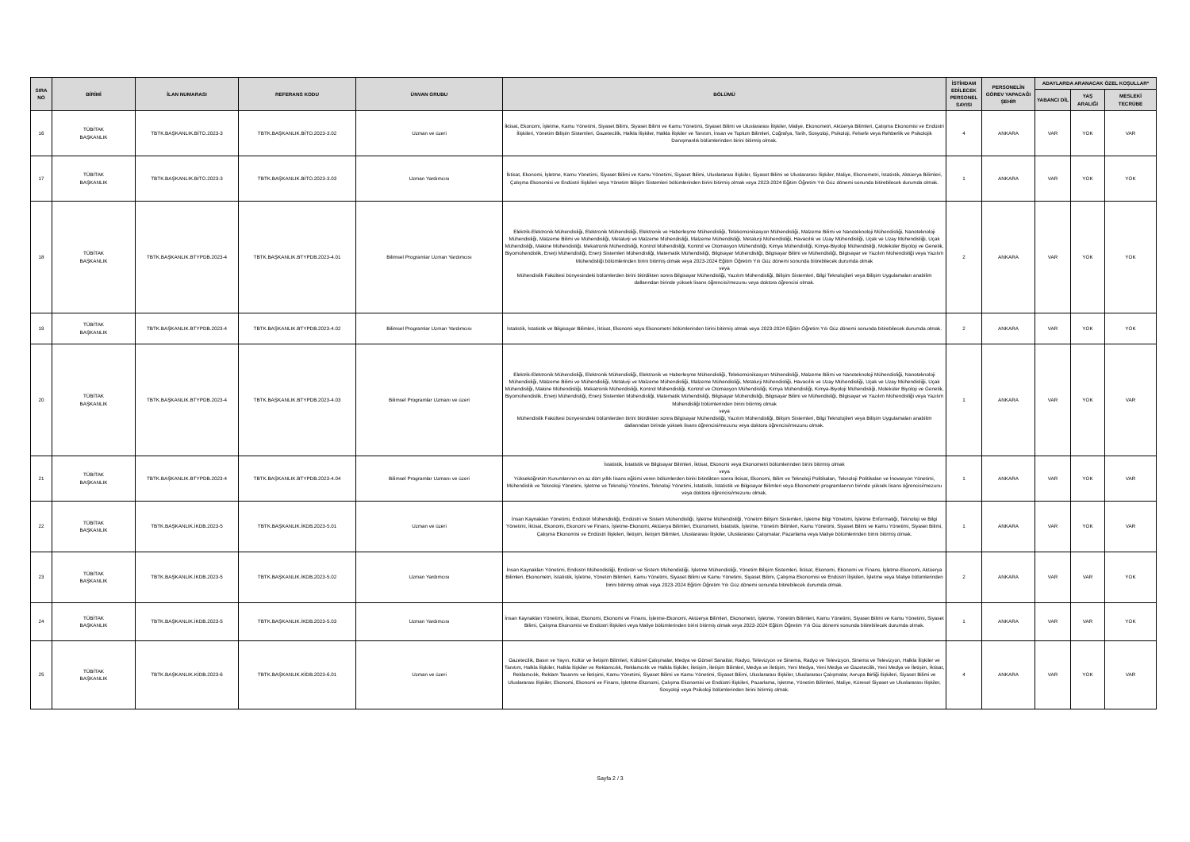| SIRA NO | BİRİMİ | İLAN NUMARASI | REFERANS KODU | ÜNVAN GRUBU | BÖLÜMÜ | İSTİHDAM EDİLECEK PERSONEL SAYISI | PERSONELİN GÖREV YAPACAĞI ŞEHİR | ADAYLARDA ARANACAK ÖZEL KOŞULLAR* | | |
| --- | --- | --- | --- | --- | --- | --- | --- | --- | --- | --- |
| | | | | | | | | YABANCI DİL | YAŞ ARALIĞI | MESLEKİ TECRÜBE |
| 16 | TÜBİTAK BAŞKANLIK | TBTK.BAŞKANLIK.BİTO.2023-3 | TBTK.BAŞKANLIK.BİTO.2023-3.02 | Uzman ve üzeri | İktisat, Ekonomi, İşletme, Kamu Yönetimi, Siyaset Bilimi, Siyaset Bilimi ve Kamu Yönetimi, Siyaset Bilimi ve Uluslararası İlişkiler, Maliye, Ekonometri, Aktüerya Bilimleri, Çalışma Ekonomisi ve Endüstri İlişkileri, Yönetim Bilişim Sistemleri, Gazetecilik, Halkla İlişkiler, Halkla İlişkiler ve Tanıtım, İnsan ve Toplum Bilimleri, Coğrafya, Tarih, Sosyoloji, Psikoloji, Felsefe veya Rehberlik ve Psikolojik Danışmanlık bölümlerinden birini bitirmiş olmak. | 4 | ANKARA | VAR | YOK | VAR |
| 17 | TÜBİTAK BAŞKANLIK | TBTK.BAŞKANLIK.BİTO.2023-3 | TBTK.BAŞKANLIK.BİTO.2023-3.03 | Uzman Yardımcısı | İktisat, Ekonomi, İşletme, Kamu Yönetimi, Siyaset Bilimi ve Kamu Yönetimi, Siyaset Bilimi, Uluslararası İlişkiler, Siyaset Bilimi ve Uluslararası İlişkiler, Maliye, Ekonometri, İstatistik, Aktüerya Bilimleri, Çalışma Ekonomisi ve Endüstri İlişkileri veya Yönetim Bilişim Sistemleri bölümlerinden birini bitirmiş olmak veya 2023-2024 Eğitim Öğretim Yılı Güz dönemi sonunda bitirebilecek durumda olmak. | 1 | ANKARA | VAR | YOK | YOK |
| 18 | TÜBİTAK BAŞKANLIK | TBTK.BAŞKANLIK.BTYPDB.2023-4 | TBTK.BAŞKANLIK.BTYPDB.2023-4.01 | Bilimsel Programlar Uzman Yardımcısı | Elektrik-Elektronik Mühendisliği, Elektronik Mühendisliği, Elektronik ve Haberleşme Mühendisliği, Telekomünikasyon Mühendisliği, Malzeme Bilimi ve Nanoteknoloji Mühendisliği, Nanoteknoloji Mühendisliği, Malzeme Bilimi ve Mühendisliği, Metalurji ve Malzeme Mühendisliği, Malzeme Mühendisliği, Metalurji Mühendisliği, Havacılık ve Uzay Mühendisliği, Uçak ve Uzay Mühendisliği, Uçak Mühendisliği, Makine Mühendisliği, Mekatronik Mühendisliği, Kontrol Mühendisliği, Kontrol ve Otomasyon Mühendisliği, Kimya Mühendisliği, Kimya-Biyoloji Mühendisliği, Moleküler Biyoloji ve Genetik, Biyomühendislik, Enerji Mühendisliği, Enerji Sistemleri Mühendisliği, Matematik Mühendisliği, Bilgisayar Mühendisliği, Bilgisayar Bilimi ve Mühendisliği, Bilgisayar ve Yazılım Mühendisliği veya Yazılım Mühendisliği bölümlerinden birini bitirmiş olmak veya 2023-2024 Eğitim Öğretim Yılı Güz dönemi sonunda bitirebilecek durumda olmak veya Mühendislik Fakültesi bünyesindeki bölümlerden birini bitirdikten sonra Bilgisayar Mühendisliği, Yazılım Mühendisliği, Bilişim Sistemleri, Bilgi Teknolojileri veya Bilişim Uygulamaları anabilim dallarından birinde yüksek lisans öğrencisi/mezunu veya doktora öğrencisi olmak. | 2 | ANKARA | VAR | YOK | YOK |
| 19 | TÜBİTAK BAŞKANLIK | TBTK.BAŞKANLIK.BTYPDB.2023-4 | TBTK.BAŞKANLIK.BTYPDB.2023-4.02 | Bilimsel Programlar Uzman Yardımcısı | İstatistik, İstatistik ve Bilgisayar Bilimleri, İktisat, Ekonomi veya Ekonometri bölümlerinden birini bitirmiş olmak veya 2023-2024 Eğitim Öğretim Yılı Güz dönemi sonunda bitirebilecek durumda olmak. | 2 | ANKARA | VAR | YOK | YOK |
| 20 | TÜBİTAK BAŞKANLIK | TBTK.BAŞKANLIK.BTYPDB.2023-4 | TBTK.BAŞKANLIK.BTYPDB.2023-4.03 | Bilimsel Programlar Uzmanı ve üzeri | Elektrik-Elektronik Mühendisliği, Elektronik Mühendisliği, Elektronik ve Haberleşme Mühendisliği, Telekomünikasyon Mühendisliği, Malzeme Bilimi ve Nanoteknoloji Mühendisliği, Nanoteknoloji Mühendisliği, Malzeme Bilimi ve Mühendisliği, Metalurji ve Malzeme Mühendisliği, Malzeme Mühendisliği, Metalurji Mühendisliği, Havacılık ve Uzay Mühendisliği, Uçak ve Uzay Mühendisliği, Uçak Mühendisliği, Makine Mühendisliği, Mekatronik Mühendisliği, Kontrol Mühendisliği, Kontrol ve Otomasyon Mühendisliği, Kimya Mühendisliği, Kimya-Biyoloji Mühendisliği, Moleküler Biyoloji ve Genetik, Biyomühendislik, Enerji Mühendisliği, Enerji Sistemleri Mühendisliği, Matematik Mühendisliği, Bilgisayar Mühendisliği, Bilgisayar Bilimi ve Mühendisliği, Bilgisayar ve Yazılım Mühendisliği veya Yazılım Mühendisliği bölümlerinden birini bitirmiş olmak veya Mühendislik Fakültesi bünyesindeki bölümlerden birini bitirdikten sonra Bilgisayar Mühendisliği, Yazılım Mühendisliği, Bilişim Sistemleri, Bilgi Teknolojileri veya Bilişim Uygulamaları anabilim dallarından birinde yüksek lisans öğrencisi/mezunu veya doktora öğrencisi/mezunu olmak. | 1 | ANKARA | VAR | YOK | VAR |
| 21 | TÜBİTAK BAŞKANLIK | TBTK.BAŞKANLIK.BTYPDB.2023-4 | TBTK.BAŞKANLIK.BTYPDB.2023-4.04 | Bilimsel Programlar Uzmanı ve üzeri | İstatistik, İstatistik ve Bilgisayar Bilimleri, İktisat, Ekonomi veya Ekonometri bölümlerinden birini bitirmiş olmak veya Yükseköğretim Kurumlarının en az dört yıllık lisans eğitimi veren bölümlerden birini bitirdikten sonra İktisat, Ekonomi, Bilim ve Teknoloji Politikaları, Teknoloji Politikaları ve İnovasyon Yönetimi, Mühendislik ve Teknoloji Yönetimi, İşletme ve Teknoloji Yönetimi, Teknoloji Yönetimi, İstatistik, İstatistik ve Bilgisayar Bilimleri veya Ekonometri programlarının birinde yüksek lisans öğrencisi/mezunu veya doktora öğrencisi/mezunu olmak. | 1 | ANKARA | VAR | YOK | VAR |
| 22 | TÜBİTAK BAŞKANLIK | TBTK.BAŞKANLIK.İKDB.2023-5 | TBTK.BAŞKANLIK.İKDB.2023-5.01 | Uzman ve üzeri | İnsan Kaynakları Yönetimi, Endüstri Mühendisliği, Endüstri ve Sistem Mühendisliği, İşletme Mühendisliği, Yönetim Bilişim Sistemleri, İşletme Bilgi Yönetimi, İşletme Enformatiği, Teknoloji ve Bilgi Yönetimi, İktisat, Ekonomi, Ekonomi ve Finans, İşletme-Ekonomi, Aktüerya Bilimleri, Ekonometri, İstatistik, İşletme, Yönetim Bilimleri, Kamu Yönetimi, Siyaset Bilimi ve Kamu Yönetimi, Siyaset Bilimi, Çalışma Ekonomisi ve Endüstri İlişkileri, İletişim, İletişim Bilimleri, Uluslararası İlişkiler, Uluslararası Çalışmalar, Pazarlama veya Maliye bölümlerinden birini bitirmiş olmak. | 1 | ANKARA | VAR | YOK | VAR |
| 23 | TÜBİTAK BAŞKANLIK | TBTK.BAŞKANLIK.İKDB.2023-5 | TBTK.BAŞKANLIK.İKDB.2023-5.02 | Uzman Yardımcısı | İnsan Kaynakları Yönetimi, Endüstri Mühendisliği, Endüstri ve Sistem Mühendisliği, İşletme Mühendisliği, Yönetim Bilişim Sistemleri, İktisat, Ekonomi, Ekonomi ve Finans, İşletme-Ekonomi, Aktüerya Bilimleri, Ekonometri, İstatistik, İşletme, Yönetim Bilimleri, Kamu Yönetimi, Siyaset Bilimi ve Kamu Yönetimi, Siyaset Bilimi, Çalışma Ekonomisi ve Endüstri İlişkileri, İşletme veya Maliye bölümlerinden birini bitirmiş olmak veya 2023-2024 Eğitim Öğretim Yılı Güz dönemi sonunda bitirebilecek durumda olmak. | 2 | ANKARA | VAR | VAR | YOK |
| 24 | TÜBİTAK BAŞKANLIK | TBTK.BAŞKANLIK.İKDB.2023-5 | TBTK.BAŞKANLIK.İKDB.2023-5.03 | Uzman Yardımcısı | İnsan Kaynakları Yönetimi, İktisat, Ekonomi, Ekonomi ve Finans, İşletme-Ekonomi, Aktüerya Bilimleri, Ekonometri, İşletme, Yönetim Bilimleri, Kamu Yönetimi, Siyaset Bilimi ve Kamu Yönetimi, Siyaset Bilimi, Çalışma Ekonomisi ve Endüstri İlişkileri veya Maliye bölümlerinden birini bitirmiş olmak veya 2023-2024 Eğitim Öğretim Yılı Güz dönemi sonunda bitirebilecek durumda olmak. | 1 | ANKARA | VAR | VAR | YOK |
| 25 | TÜBİTAK BAŞKANLIK | TBTK.BAŞKANLIK.KİDB.2023-6 | TBTK.BAŞKANLIK.KİDB.2023-6.01 | Uzman ve üzeri | Gazetecilik, Basın ve Yayın, Kültür ve İletişim Bilimleri, Kültürel Çalışmalar, Medya ve Görsel Sanatlar, Radyo, Televizyon ve Sinema, Radyo ve Televizyon, Sinema ve Televizyon, Halkla İlişkiler ve Tanıtım, Halkla İlişkiler, Halkla İlişkiler ve Reklamcılık, Reklamcılık ve Halkla İlişkiler, İletişim, İletişim Bilimleri, Medya ve İletişim, Yeni Medya, Yeni Medya ve Gazetecilik, Yeni Medya ve İletişim, İktisat, Reklamcılık, Reklam Tasarımı ve İletişimi, Kamu Yönetimi, Siyaset Bilimi ve Kamu Yönetimi, Siyaset Bilimi, Uluslararası İlişkiler, Uluslararası Çalışmalar, Avrupa Birliği İlişkileri, Siyaset Bilimi ve Uluslararası İlişkiler, Ekonomi, Ekonomi ve Finans, İşletme-Ekonomi, Çalışma Ekonomisi ve Endüstri İlişkileri, Pazarlama, İşletme, Yönetim Bilimleri, Maliye, Küresel Siyaset ve Uluslararası İlişkiler, Sosyoloji veya Psikoloji bölümlerinden birini bitirmiş olmak. | 4 | ANKARA | VAR | YOK | VAR |
Sayfa 2 / 3